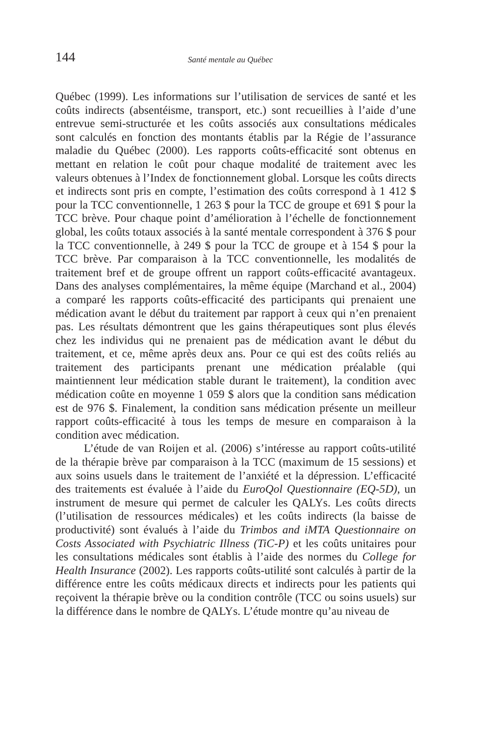144 Santé mentale au Québec
Québec (1999). Les informations sur l’utilisation de services de santé et les coûts indirects (absentéisme, transport, etc.) sont recueillies à l’aide d’une entrevue semi-structurée et les coûts associés aux consultations médicales sont calculés en fonction des montants établis par la Régie de l’assurance maladie du Québec (2000). Les rapports coûts-efficacité sont obtenus en mettant en relation le coût pour chaque modalité de traitement avec les valeurs obtenues à l’Index de fonctionnement global. Lorsque les coûts directs et indirects sont pris en compte, l’estimation des coûts correspond à 1 412 $ pour la TCC conventionnelle, 1 263 $ pour la TCC de groupe et 691 $ pour la TCC brève. Pour chaque point d’amélioration à l’échelle de fonctionnement global, les coûts totaux associés à la santé mentale correspondent à 376 $ pour la TCC conventionnelle, à 249 $ pour la TCC de groupe et à 154 $ pour la TCC brève. Par comparaison à la TCC conventionnelle, les modalités de traitement bref et de groupe offrent un rapport coûts-efficacité avantageux. Dans des analyses complémentaires, la même équipe (Marchand et al., 2004) a comparé les rapports coûts-efficacité des participants qui prenaient une médication avant le début du traitement par rapport à ceux qui n’en prenaient pas. Les résultats démontrent que les gains thérapeutiques sont plus élevés chez les individus qui ne prenaient pas de médication avant le début du traitement, et ce, même après deux ans. Pour ce qui est des coûts reliés au traitement des participants prenant une médication préalable (qui maintiennent leur médication stable durant le traitement), la condition avec médication coûte en moyenne 1 059 $ alors que la condition sans médication est de 976 $. Finalement, la condition sans médication présente un meilleur rapport coûts-efficacité à tous les temps de mesure en comparaison à la condition avec médication.
L’étude de van Roijen et al. (2006) s’intéresse au rapport coûts-utilité de la thérapie brève par comparaison à la TCC (maximum de 15 sessions) et aux soins usuels dans le traitement de l’anxiété et la dépression. L’efficacité des traitements est évaluée à l’aide du EuroQol Questionnaire (EQ-5D), un instrument de mesure qui permet de calculer les QALYs. Les coûts directs (l’utilisation de ressources médicales) et les coûts indirects (la baisse de productivité) sont évalués à l’aide du Trimbos and iMTA Questionnaire on Costs Associated with Psychiatric Illness (TiC-P) et les coûts unitaires pour les consultations médicales sont établis à l’aide des normes du College for Health Insurance (2002). Les rapports coûts-utilité sont calculés à partir de la différence entre les coûts médicaux directs et indirects pour les patients qui reçoivent la thérapie brève ou la condition contrôle (TCC ou soins usuels) sur la différence dans le nombre de QALYs. L’étude montre qu’au niveau de